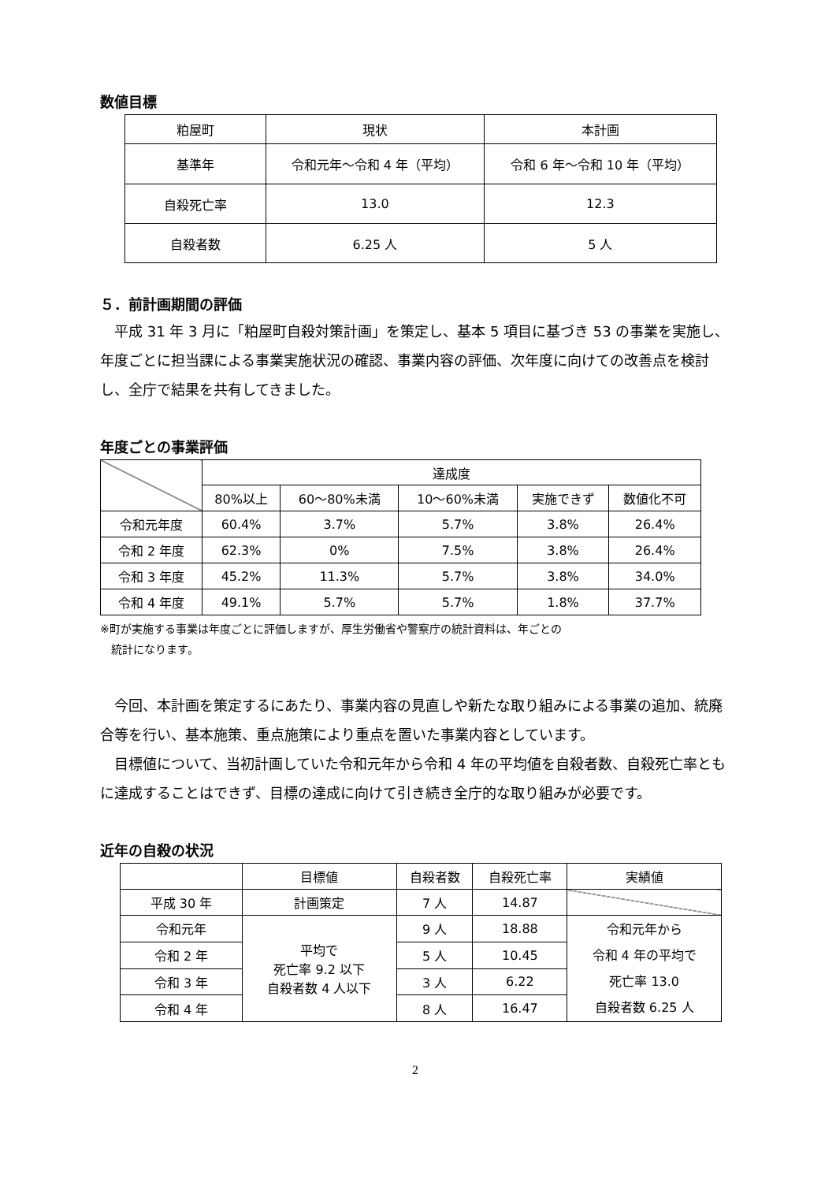数値目標
| 粕屋町 | 現状 | 本計画 |
| --- | --- | --- |
| 基準年 | 令和元年～令和 4 年（平均） | 令和 6 年～令和 10 年（平均） |
| 自殺死亡率 | 13.0 | 12.3 |
| 自殺者数 | 6.25 人 | 5 人 |
５．前計画期間の評価
平成 31 年 3 月に「粕屋町自殺対策計画」を策定し、基本 5 項目に基づき 53 の事業を実施し、年度ごとに担当課による事業実施状況の確認、事業内容の評価、次年度に向けての改善点を検討し、全庁で結果を共有してきました。
年度ごとの事業評価
| | 達成度 | | | | |
| | 80%以上 | 60～80%未満 | 10～60%未満 | 実施できず | 数値化不可 |
| 令和元年度 | 60.4% | 3.7% | 5.7% | 3.8% | 26.4% |
| 令和 2 年度 | 62.3% | 0% | 7.5% | 3.8% | 26.4% |
| 令和 3 年度 | 45.2% | 11.3% | 5.7% | 3.8% | 34.0% |
| 令和 4 年度 | 49.1% | 5.7% | 5.7% | 1.8% | 37.7% |
※町が実施する事業は年度ごとに評価しますが、厚生労働省や警察庁の統計資料は、年ごとの
　統計になります。
今回、本計画を策定するにあたり、事業内容の見直しや新たな取り組みによる事業の追加、統廃合等を行い、基本施策、重点施策により重点を置いた事業内容としています。
目標値について、当初計画していた令和元年から令和 4 年の平均値を自殺者数、自殺死亡率ともに達成することはできず、目標の達成に向けて引き続き全庁的な取り組みが必要です。
近年の自殺の状況
| | 目標値 | 自殺者数 | 自殺死亡率 | 実績値 |
| 平成 30 年 | 計画策定 | 7 人 | 14.87 | |
| 令和元年 | 平均で 死亡率 9.2 以下 自殺者数 4 人以下 | 9 人 | 18.88 | 令和元年から 令和 4 年の平均で 死亡率 13.0 自殺者数 6.25 人 |
| 令和 2 年 | | 5 人 | 10.45 | |
| 令和 3 年 | | 3 人 | 6.22 | |
| 令和 4 年 | | 8 人 | 16.47 | |
2